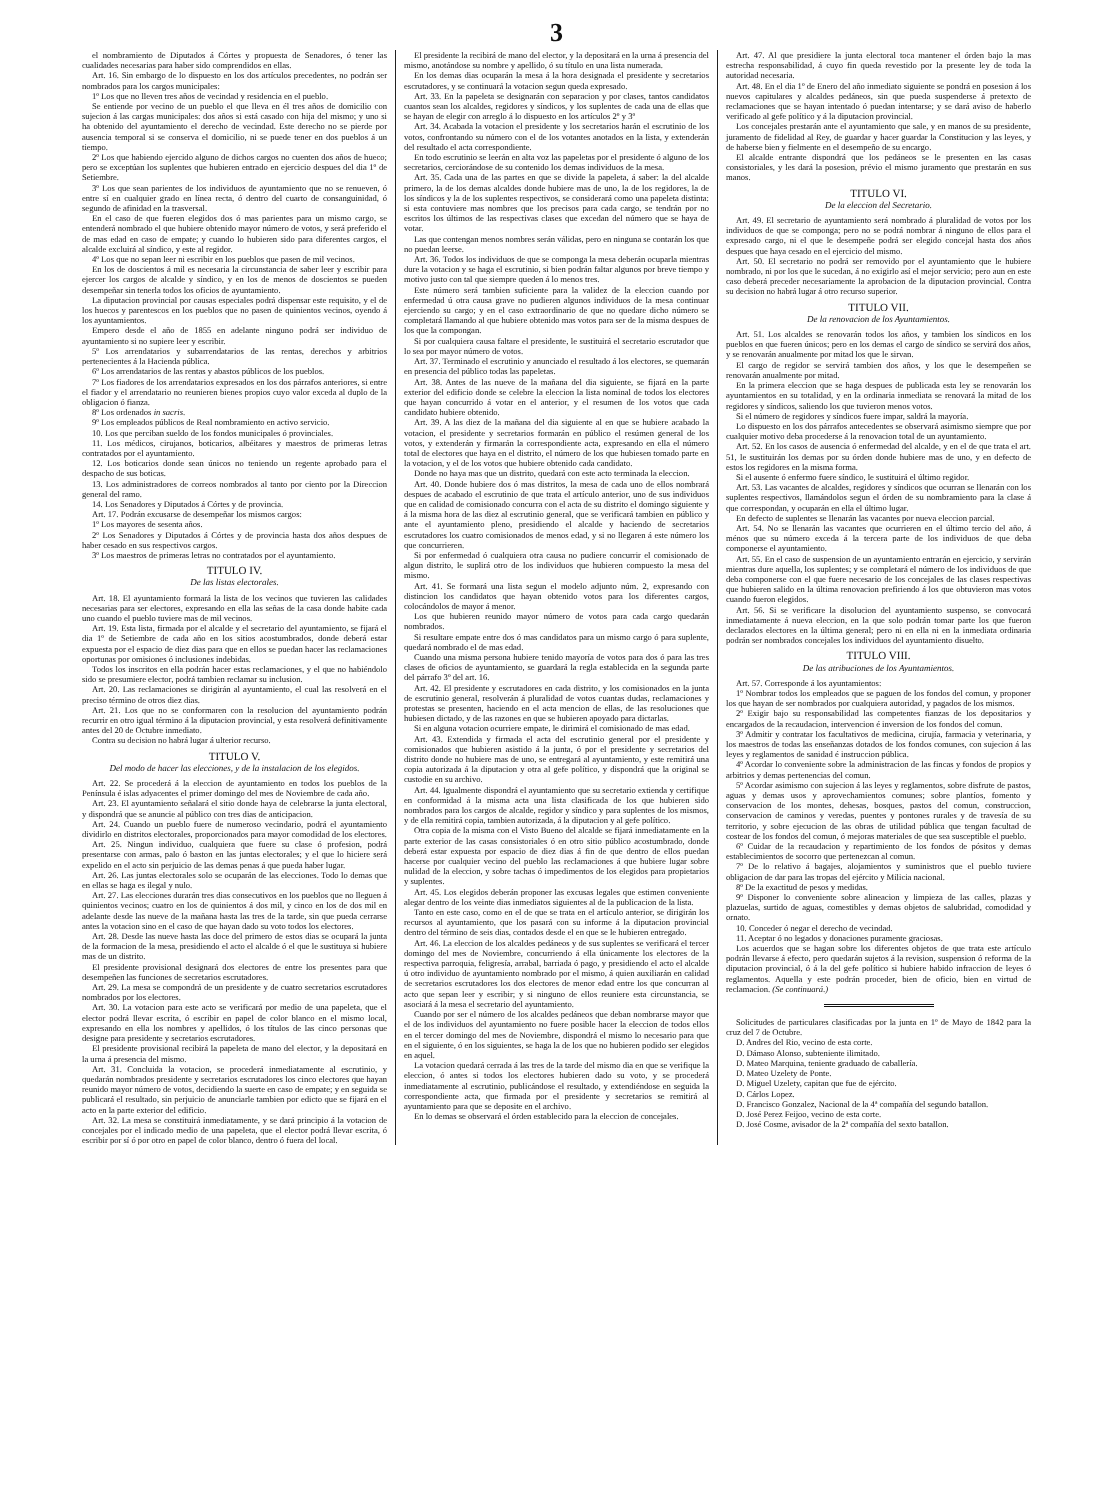3
el nombramiento de Diputados á Córtes y propuesta de Senadores, ó tener las cualidades necesarias para haber sido comprendidos en ellas.
Art. 16. Sin embargo de lo dispuesto en los dos artículos precedentes, no podrán ser nombrados para los cargos municipales:
1º Los que no lleven tres años de vecindad y residencia en el pueblo.
Se entiende por vecino de un pueblo el que lleva en él tres años de domicilio con sujecion á las cargas municipales: dos años si está casado con hija del mismo; y uno si ha obtenido del ayuntamiento el derecho de vecindad. Este derecho no se pierde por ausencia temporal si se conserva el domicilio, ni se puede tener en dos pueblos á un tiempo.
2º Los que habiendo ejercido alguno de dichos cargos no cuenten dos años de hueco; pero se exceptúan los suplentes que hubieren entrado en ejercicio despues del dia 1º de Setiembre.
3º Los que sean parientes de los individuos de ayuntamiento que no se renueven, ó entre sí en cualquier grado en línea recta, ó dentro del cuarto de consanguinidad, ó segundo de afinidad en la trasversal.
En el caso de que fueren elegidos dos ó mas parientes para un mismo cargo, se entenderá nombrado el que hubiere obtenido mayor número de votos, y será preferido el de mas edad en caso de empate; y cuando lo hubieren sido para diferentes cargos, el alcalde excluirá al síndico, y este al regidor.
4º Los que no sepan leer ni escribir en los pueblos que pasen de mil vecinos.
En los de doscientos á mil es necesaria la circunstancia de saber leer y escribir para ejercer los cargos de alcalde y síndico, y en los de menos de doscientos se pueden desempeñar sin tenerla todos los oficios de ayuntamiento.
La diputacion provincial por causas especiales podrá dispensar este requisito, y el de los huecos y parentescos en los pueblos que no pasen de quinientos vecinos, oyendo á los ayuntamientos.
Empero desde el año de 1855 en adelante ninguno podrá ser individuo de ayuntamiento si no supiere leer y escribir.
5º Los arrendatarios y subarrendatarios de las rentas, derechos y arbitrios pertenecientes á la Hacienda pública.
6º Los arrendatarios de las rentas y abastos públicos de los pueblos.
7º Los fiadores de los arrendatarios expresados en los dos párrafos anteriores, si entre el fiador y el arrendatario no reunieren bienes propios cuyo valor exceda al duplo de la obligacion ó fianza.
8º Los ordenados in sacris.
9º Los empleados públicos de Real nombramiento en activo servicio.
10. Los que perciban sueldo de los fondos municipales ó provinciales.
11. Los médicos, cirujanos, boticarios, albéitares y maestros de primeras letras contratados por el ayuntamiento.
12. Los boticarios donde sean únicos no teniendo un regente aprobado para el despacho de sus boticas.
13. Los administradores de correos nombrados al tanto por ciento por la Direccion general del ramo.
14. Los Senadores y Diputados á Córtes y de provincia.
Art. 17. Podrán excusarse de desempeñar los mismos cargos:
1º Los mayores de sesenta años.
2º Los Senadores y Diputados á Córtes y de provincia hasta dos años despues de haber cesado en sus respectivos cargos.
3º Los maestros de primeras letras no contratados por el ayuntamiento.
TITULO IV.
De las listas electorales.
Art. 18. El ayuntamiento formará la lista de los vecinos que tuvieren las calidades necesarias para ser electores, expresando en ella las señas de la casa donde habite cada uno cuando el pueblo tuviere mas de mil vecinos.
Art. 19. Esta lista, firmada por el alcalde y el secretario del ayuntamiento, se fijará el dia 1º de Setiembre de cada año en los sitios acostumbrados, donde deberá estar expuesta por el espacio de diez dias para que en ellos se puedan hacer las reclamaciones oportunas por omisiones ó inclusiones indebidas.
Todos los inscritos en ella podrán hacer estas reclamaciones, y el que no habiéndolo sido se presumiere elector, podrá tambien reclamar su inclusion.
Art. 20. Las reclamaciones se dirigirán al ayuntamiento, el cual las resolverá en el preciso término de otros diez dias.
Art. 21. Los que no se conformaren con la resolucion del ayuntamiento podrán recurrir en otro igual término á la diputacion provincial, y esta resolverá definitivamente antes del 20 de Octubre inmediato.
Contra su decision no habrá lugar á ulterior recurso.
TITULO V.
Del modo de hacer las elecciones, y de la instalacion de los elegidos.
Art. 22. Se procederá á la eleccion de ayuntamiento en todos los pueblos de la Península é islas adyacentes el primer domingo del mes de Noviembre de cada año.
Art. 23. El ayuntamiento señalará el sitio donde haya de celebrarse la junta electoral, y dispondrá que se anuncie al público con tres dias de anticipacion.
Art. 24. Cuando un pueblo fuere de numeroso vecindario, podrá el ayuntamiento dividirlo en distritos electorales, proporcionados para mayor comodidad de los electores.
Art. 25. Ningun individuo, cualquiera que fuere su clase ó profesion, podrá presentarse con armas, palo ó baston en las juntas electorales; y el que lo hiciere será expelido en el acto sin perjuicio de las demas penas á que pueda haber lugar.
Art. 26. Las juntas electorales solo se ocuparán de las elecciones. Todo lo demas que en ellas se haga es ilegal y nulo.
Art. 27. Las elecciones durarán tres dias consecutivos en los pueblos que no lleguen á quinientos vecinos; cuatro en los de quinientos á dos mil, y cinco en los de dos mil en adelante desde las nueve de la mañana hasta las tres de la tarde, sin que pueda cerrarse antes la votacion sino en el caso de que hayan dado su voto todos los electores.
Art. 28. Desde las nueve hasta las doce del primero de estos dias se ocupará la junta de la formacion de la mesa, presidiendo el acto el alcalde ó el que le sustituya si hubiere mas de un distrito.
El presidente provisional designará dos electores de entre los presentes para que desempeñen las funciones de secretarios escrutadores.
Art. 29. La mesa se compondrá de un presidente y de cuatro secretarios escrutadores nombrados por los electores.
Art. 30. La votacion para este acto se verificará por medio de una papeleta, que el elector podrá llevar escrita, ó escribir en papel de color blanco en el mismo local, expresando en ella los nombres y apellidos, ó los títulos de las cinco personas que designe para presidente y secretarios escrutadores.
El presidente provisional recibirá la papeleta de mano del elector, y la depositará en la urna á presencia del mismo.
Art. 31. Concluida la votacion, se procederá inmediatamente al escrutinio, y quedarán nombrados presidente y secretarios escrutadores los cinco electores que hayan reunido mayor número de votos, decidiendo la suerte en caso de empate; y en seguida se publicará el resultado, sin perjuicio de anunciarle tambien por edicto que se fijará en el acto en la parte exterior del edificio.
Art. 32. La mesa se constituirá inmediatamente, y se dará principio á la votacion de concejales por el indicado medio de una papeleta, que el elector podrá llevar escrita, ó escribir por sí ó por otro en papel de color blanco, dentro ó fuera del local.
El presidente la recibirá de mano del elector, y la depositará en la urna á presencia del mismo, anotándose su nombre y apellido, ó su título en una lista numerada.
En los demas dias ocuparán la mesa á la hora designada el presidente y secretarios escrutadores, y se continuará la votacion segun queda expresado.
Art. 33. En la papeleta se designarán con separacion y por clases, tantos candidatos cuantos sean los alcaldes, regidores y síndicos, y los suplentes de cada una de ellas que se hayan de elegir con arreglo á lo dispuesto en los artículos 2º y 3º
Art. 34. Acabada la votacion el presidente y los secretarios harán el escrutinio de los votos, confrontando su número con el de los votantes anotados en la lista, y extenderán del resultado el acta correspondiente.
En todo escrutinio se leerán en alta voz las papeletas por el presidente ó alguno de los secretarios, cerciorándose de su contenido los demas individuos de la mesa.
Art. 35. Cada una de las partes en que se divide la papeleta, á saber: la del alcalde primero, la de los demas alcaldes donde hubiere mas de uno, la de los regidores, la de los síndicos y la de los suplentes respectivos, se considerará como una papeleta distinta: si esta contuviere mas nombres que los precisos para cada cargo, se tendrán por no escritos los últimos de las respectivas clases que excedan del número que se haya de votar.
Las que contengan menos nombres serán válidas, pero en ninguna se contarán los que no puedan leerse.
Art. 36. Todos los individuos de que se componga la mesa deberán ocuparla mientras dure la votacion y se haga el escrutinio, si bien podrán faltar algunos por breve tiempo y motivo justo con tal que siempre queden á lo menos tres.
Este número será tambien suficiente para la validez de la eleccion cuando por enfermedad ú otra causa grave no pudieren algunos individuos de la mesa continuar ejerciendo su cargo; y en el caso extraordinario de que no quedare dicho número se completará llamando al que hubiere obtenido mas votos para ser de la misma despues de los que la compongan.
Si por cualquiera causa faltare el presidente, le sustituirá el secretario escrutador que lo sea por mayor número de votos.
Art. 37. Terminado el escrutinio y anunciado el resultado á los electores, se quemarán en presencia del público todas las papeletas.
Art. 38. Antes de las nueve de la mañana del dia siguiente, se fijará en la parte exterior del edificio donde se celebre la eleccion la lista nominal de todos los electores que hayan concurrido á votar en el anterior, y el resumen de los votos que cada candidato hubiere obtenido.
Art. 39. A las diez de la mañana del dia siguiente al en que se hubiere acabado la votacion, el presidente y secretarios formarán en público el resúmen general de los votos, y extenderán y firmarán la correspondiente acta, expresando en ella el número total de electores que haya en el distrito, el número de los que hubiesen tomado parte en la votacion, y el de los votos que hubiere obtenido cada candidato.
Donde no haya mas que un distrito, quedará con este acto terminada la eleccion.
Art. 40. Donde hubiere dos ó mas distritos, la mesa de cada uno de ellos nombrará despues de acabado el escrutinio de que trata el artículo anterior, uno de sus individuos que en calidad de comisionado concurra con el acta de su distrito el domingo siguiente y á la misma hora de las diez al escrutinio general, que se verificará tambien en público y ante el ayuntamiento pleno, presidiendo el alcalde y haciendo de secretarios escrutadores los cuatro comisionados de menos edad, y si no llegaren á este número los que concurrieren.
Si por enfermedad ó cualquiera otra causa no pudiere concurrir el comisionado de algun distrito, le suplirá otro de los individuos que hubieren compuesto la mesa del mismo.
Art. 41. Se formará una lista segun el modelo adjunto núm. 2, expresando con distincion los candidatos que hayan obtenido votos para los diferentes cargos, colocándolos de mayor á menor.
Los que hubieren reunido mayor número de votos para cada cargo quedarán nombrados.
Si resultare empate entre dos ó mas candidatos para un mismo cargo ó para suplente, quedará nombrado el de mas edad.
Cuando una misma persona hubiere tenido mayoría de votos para dos ó para las tres clases de oficios de ayuntamiento, se guardará la regla establecida en la segunda parte del párrafo 3º del art. 16.
Art. 42. El presidente y escrutadores en cada distrito, y los comisionados en la junta de escrutinio general, resolverán á pluralidad de votos cuantas dudas, reclamaciones y protestas se presenten, haciendo en el acta mencion de ellas, de las resoluciones que hubiesen dictado, y de las razones en que se hubieren apoyado para dictarlas.
Si en alguna votacion ocurriere empate, le dirimirá el comisionado de mas edad.
Art. 43. Extendida y firmada el acta del escrutinio general por el presidente y comisionados que hubieren asistido á la junta, ó por el presidente y secretarios del distrito donde no hubiere mas de uno, se entregará al ayuntamiento, y este remitirá una copia autorizada á la diputacion y otra al gefe político, y dispondrá que la original se custodie en su archivo.
Art. 44. Igualmente dispondrá el ayuntamiento que su secretario extienda y certifique en conformidad á la misma acta una lista clasificada de los que hubieren sido nombrados para los cargos de alcalde, regidor y síndico y para suplentes de los mismos, y de ella remitirá copia, tambien autorizada, á la diputacion y al gefe político.
Otra copia de la misma con el Visto Bueno del alcalde se fijará inmediatamente en la parte exterior de las casas consistoriales ó en otro sitio público acostumbrado, donde deberá estar expuesta por espacio de diez dias á fin de que dentro de ellos puedan hacerse por cualquier vecino del pueblo las reclamaciones á que hubiere lugar sobre nulidad de la eleccion, y sobre tachas ó impedimentos de los elegidos para propietarios y suplentes.
Art. 45. Los elegidos deberán proponer las excusas legales que estimen conveniente alegar dentro de los veinte dias inmediatos siguientes al de la publicacion de la lista.
Tanto en este caso, como en el de que se trata en el artículo anterior, se dirigirán los recursos al ayuntamiento, que los pasará con su informe á la diputacion provincial dentro del término de seis dias, contados desde el en que se le hubieren entregado.
Art. 46. La eleccion de los alcaldes pedáneos y de sus suplentes se verificará el tercer domingo del mes de Noviembre, concurriendo á ella únicamente los electores de la respectiva parroquia, feligresía, arrabal, barriada ó pago, y presidiendo el acto el alcalde ú otro individuo de ayuntamiento nombrado por el mismo, á quien auxiliarán en calidad de secretarios escrutadores los dos electores de menor edad entre los que concurran al acto que sepan leer y escribir; y si ninguno de ellos reuniere esta circunstancia, se asociará á la mesa el secretario del ayuntamiento.
Cuando por ser el número de los alcaldes pedáneos que deban nombrarse mayor que el de los individuos del ayuntamiento no fuere posible hacer la eleccion de todos ellos en el tercer domingo del mes de Noviembre, dispondrá el mismo lo necesario para que en el siguiente, ó en los siguientes, se haga la de los que no hubieren podido ser elegidos en aquel.
La votacion quedará cerrada á las tres de la tarde del mismo dia en que se verifique la eleccion, ó antes si todos los electores hubieren dado su voto, y se procederá inmediatamente al escrutinio, publicándose el resultado, y extendiéndose en seguida la correspondiente acta, que firmada por el presidente y secretarios se remitirá al ayuntamiento para que se deposite en el archivo.
En lo demas se observará el órden establecido para la eleccion de concejales.
Art. 47. Al que presidiere la junta electoral toca mantener el órden bajo la mas estrecha responsabilidad, á cuyo fin queda revestido por la presente ley de toda la autoridad necesaria.
Art. 48. En el dia 1º de Enero del año inmediato siguiente se pondrá en posesion á los nuevos capitulares y alcaldes pedáneos, sin que pueda suspenderse á pretexto de reclamaciones que se hayan intentado ó puedan intentarse; y se dará aviso de haberlo verificado al gefe político y á la diputacion provincial.
Los concejales prestarán ante el ayuntamiento que sale, y en manos de su presidente, juramento de fidelidad al Rey, de guardar y hacer guardar la Constitucion y las leyes, y de haberse bien y fielmente en el desempeño de su encargo.
El alcalde entrante dispondrá que los pedáneos se le presenten en las casas consistoriales, y les dará la posesion, prévio el mismo juramento que prestarán en sus manos.
TITULO VI.
De la eleccion del Secretario.
Art. 49. El secretario de ayuntamiento será nombrado á pluralidad de votos por los individuos de que se componga; pero no se podrá nombrar á ninguno de ellos para el expresado cargo, ni el que le desempeñe podrá ser elegido concejal hasta dos años despues que haya cesado en el ejercicio del mismo.
Art. 50. El secretario no podrá ser removido por el ayuntamiento que le hubiere nombrado, ni por los que le sucedan, á no exigirlo así el mejor servicio; pero aun en este caso deberá preceder necesariamente la aprobacion de la diputacion provincial. Contra su decision no habrá lugar á otro recurso superior.
TITULO VII.
De la renovacion de los Ayuntamientos.
Art. 51. Los alcaldes se renovarán todos los años, y tambien los síndicos en los pueblos en que fueren únicos; pero en los demas el cargo de síndico se servirá dos años, y se renovarán anualmente por mitad los que le sirvan.
El cargo de regidor se servirá tambien dos años, y los que le desempeñen se renovarán anualmente por mitad.
En la primera eleccion que se haga despues de publicada esta ley se renovarán los ayuntamientos en su totalidad, y en la ordinaria inmediata se renovará la mitad de los regidores y síndicos, saliendo los que tuvieron menos votos.
Si el número de regidores y síndicos fuere impar, saldrá la mayoría.
Lo dispuesto en los dos párrafos antecedentes se observará asimismo siempre que por cualquier motivo deba procederse á la renovacion total de un ayuntamiento.
Art. 52. En los casos de ausencia ó enfermedad del alcalde, y en el de que trata el art. 51, le sustituirán los demas por su órden donde hubiere mas de uno, y en defecto de estos los regidores en la misma forma.
Si el ausente ó enfermo fuere síndico, le sustituirá el último regidor.
Art. 53. Las vacantes de alcaldes, regidores y síndicos que ocurran se llenarán con los suplentes respectivos, llamándolos segun el órden de su nombramiento para la clase á que correspondan, y ocuparán en ella el último lugar.
En defecto de suplentes se llenarán las vacantes por nueva eleccion parcial.
Art. 54. No se llenarán las vacantes que ocurrieren en el último tercio del año, á ménos que su número exceda á la tercera parte de los individuos de que deba componerse el ayuntamiento.
Art. 55. En el caso de suspension de un ayuntamiento entrarán en ejercicio, y servirán mientras dure aquella, los suplentes; y se completará el número de los individuos de que deba componerse con el que fuere necesario de los concejales de las clases respectivas que hubieren salido en la última renovacion prefiriendo á los que obtuvieron mas votos cuando fueron elegidos.
Art. 56. Si se verificare la disolucion del ayuntamiento suspenso, se convocará inmediatamente á nueva eleccion, en la que solo podrán tomar parte los que fueron declarados electores en la última general; pero ni en ella ni en la inmediata ordinaria podrán ser nombrados concejales los individuos del ayuntamiento disuelto.
TITULO VIII.
De las atribuciones de los Ayuntamientos.
Art. 57. Corresponde á los ayuntamientos:
1º Nombrar todos los empleados que se paguen de los fondos del comun, y proponer los que hayan de ser nombrados por cualquiera autoridad, y pagados de los mismos.
2º Exigir bajo su responsabilidad las competentes fianzas de los depositarios y encargados de la recaudacion, intervencion é inversion de los fondos del comun.
3º Admitir y contratar los facultativos de medicina, cirujía, farmacia y veterinaria, y los maestros de todas las enseñanzas dotados de los fondos comunes, con sujecion á las leyes y reglamentos de sanidad é instruccion pública.
4º Acordar lo conveniente sobre la administracion de las fincas y fondos de propios y arbitrios y demas pertenencias del comun.
5º Acordar asimismo con sujecion á las leyes y reglamentos, sobre disfrute de pastos, aguas y demas usos y aprovechamientos comunes; sobre plantíos, fomento y conservacion de los montes, dehesas, bosques, pastos del comun, construccion, conservacion de caminos y veredas, puentes y pontones rurales y de travesía de su territorio, y sobre ejecucion de las obras de utilidad pública que tengan facultad de costear de los fondos del comun, ó mejoras materiales de que sea susceptible el pueblo.
6º Cuidar de la recaudacion y repartimiento de los fondos de pósitos y demas establecimientos de socorro que pertenezcan al comun.
7º De lo relativo á bagajes, alojamientos y suministros que el pueblo tuviere obligacion de dar para las tropas del ejército y Milicia nacional.
8º De la exactitud de pesos y medidas.
9º Disponer lo conveniente sobre alineacion y limpieza de las calles, plazas y plazuelas, surtido de aguas, comestibles y demas objetos de salubridad, comodidad y ornato.
10. Conceder ó negar el derecho de vecindad.
11. Aceptar ó no legados y donaciones puramente graciosas.
Los acuerdos que se hagan sobre los diferentes objetos de que trata este artículo podrán llevarse á efecto, pero quedarán sujetos á la revision, suspension ó reforma de la diputacion provincial, ó á la del gefe político si hubiere habido infraccion de leyes ó reglamentos. Aquella y este podrán proceder, bien de oficio, bien en virtud de reclamacion. (Se continuará.)
Solicitudes de particulares clasificadas por la junta en 1º de Mayo de 1842 para la cruz del 7 de Octubre.
D. Andres del Rio, vecino de esta corte.
D. Dámaso Alonso, subteniente ilimitado.
D. Mateo Marquina, teniente graduado de caballería.
D. Mateo Uzelety de Ponte.
D. Miguel Uzelety, capitan que fue de ejército.
D. Cárlos Lopez.
D. Francisco Gonzalez, Nacional de la 4ª compañía del segundo batallon.
D. José Perez Feijoo, vecino de esta corte.
D. José Cosme, avisador de la 2ª compañía del sexto batallon.